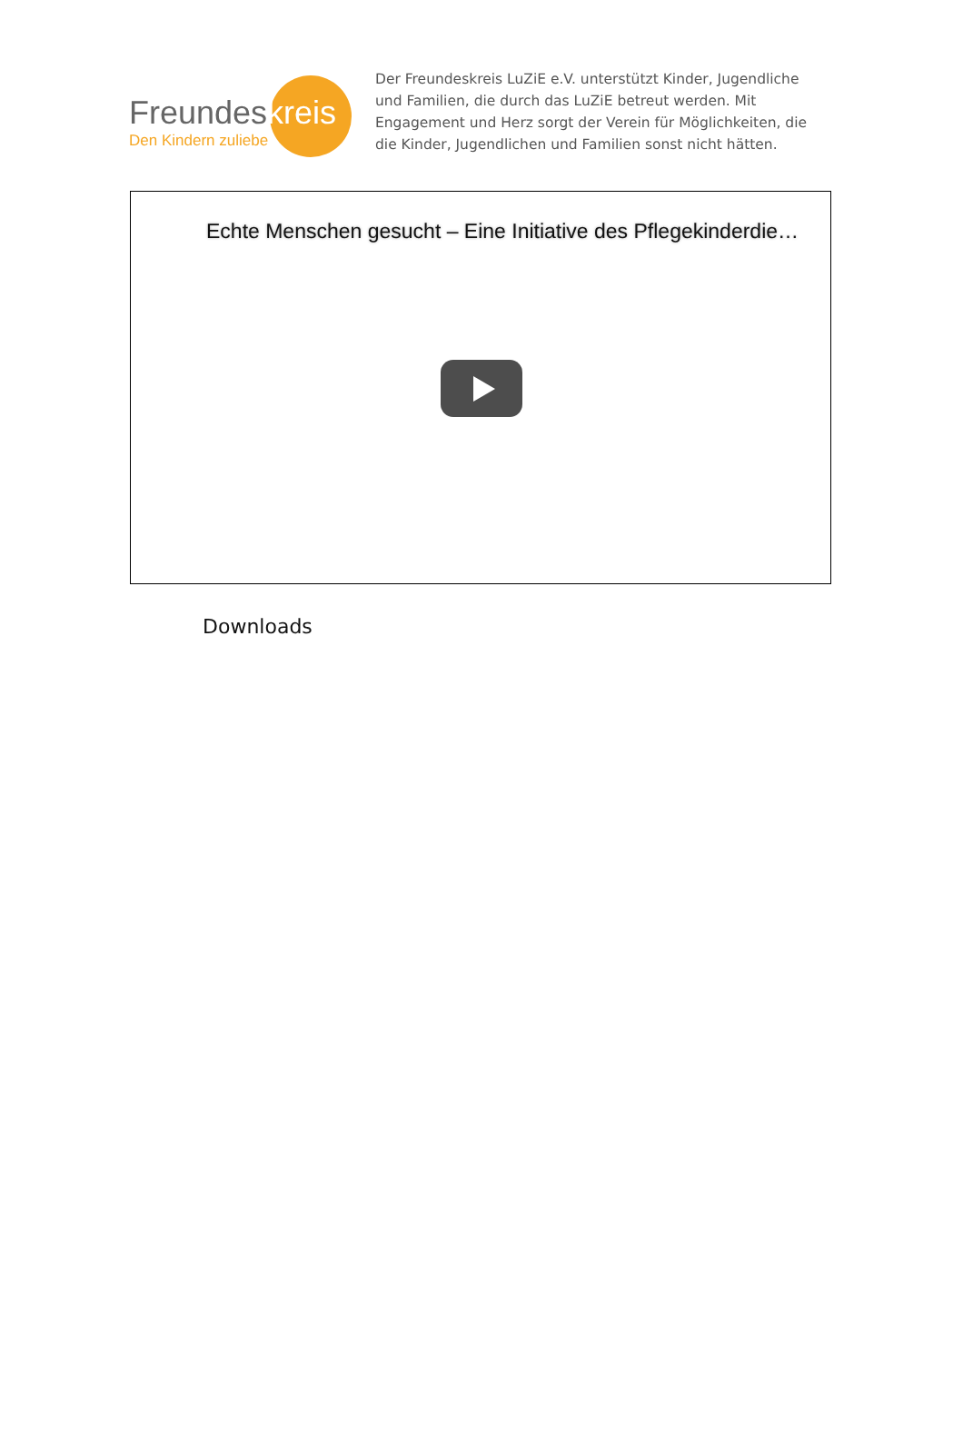Freundeskreis
Den Kindern zuliebe
Der Freundeskreis LuZiE e.V. unterstützt Kinder, Jugendliche und Familien, die durch das LuZiE betreut werden. Mit Engagement und Herz sorgt der Verein für Möglichkeiten, die die Kinder, Jugendlichen und Familien sonst nicht hätten.
Echte Menschen gesucht – Eine Initiative des Pflegekinderdie…
Downloads